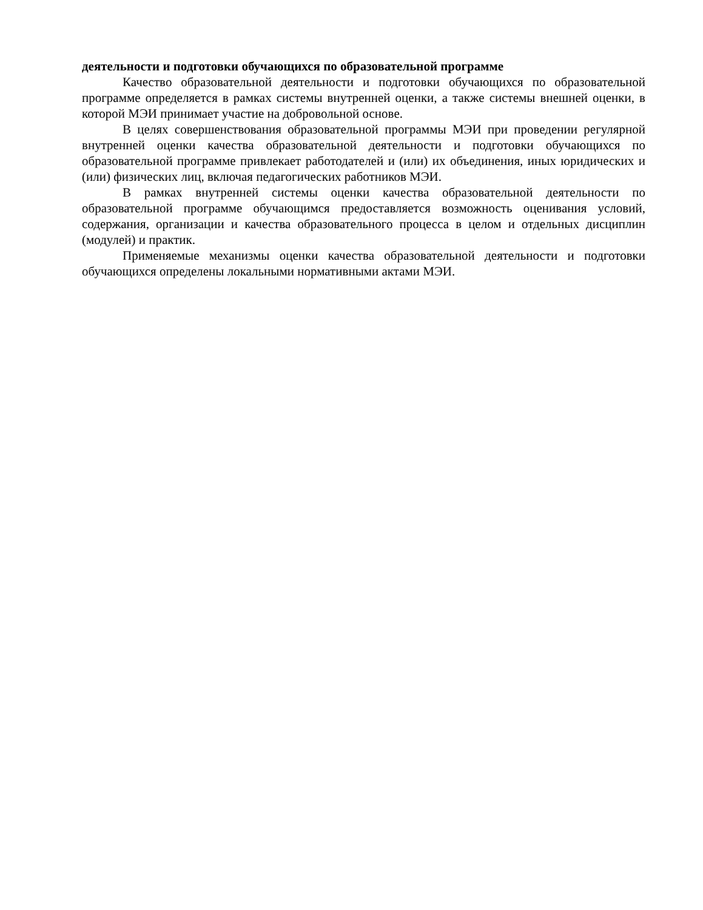деятельности и подготовки обучающихся по образовательной программе
Качество образовательной деятельности и подготовки обучающихся по образовательной программе определяется в рамках системы внутренней оценки, а также системы внешней оценки, в которой МЭИ принимает участие на добровольной основе.
В целях совершенствования образовательной программы МЭИ при проведении регулярной внутренней оценки качества образовательной деятельности и подготовки обучающихся по образовательной программе привлекает работодателей и (или) их объединения, иных юридических и (или) физических лиц, включая педагогических работников МЭИ.
В рамках внутренней системы оценки качества образовательной деятельности по образовательной программе обучающимся предоставляется возможность оценивания условий, содержания, организации и качества образовательного процесса в целом и отдельных дисциплин (модулей) и практик.
Применяемые механизмы оценки качества образовательной деятельности и подготовки обучающихся определены локальными нормативными актами МЭИ.